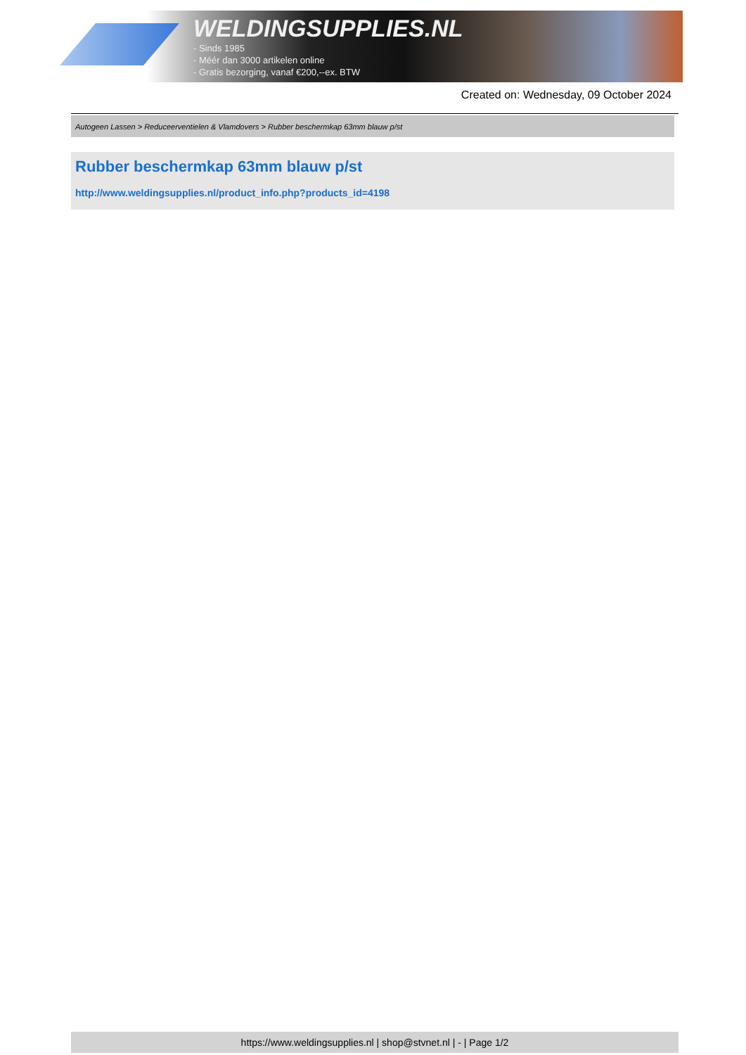WELDINGSUPPLIES.NL
- Sinds 1985
- Méér dan 3000 artikelen online
- Gratis bezorging, vanaf €200,--ex. BTW
Created on: Wednesday, 09 October 2024
Autogeen Lassen > Reduceerventielen & Vlamdovers > Rubber beschermkap 63mm blauw p/st
Rubber beschermkap 63mm blauw p/st
http://www.weldingsupplies.nl/product_info.php?products_id=4198
https://www.weldingsupplies.nl | shop@stvnet.nl | - | Page 1/2